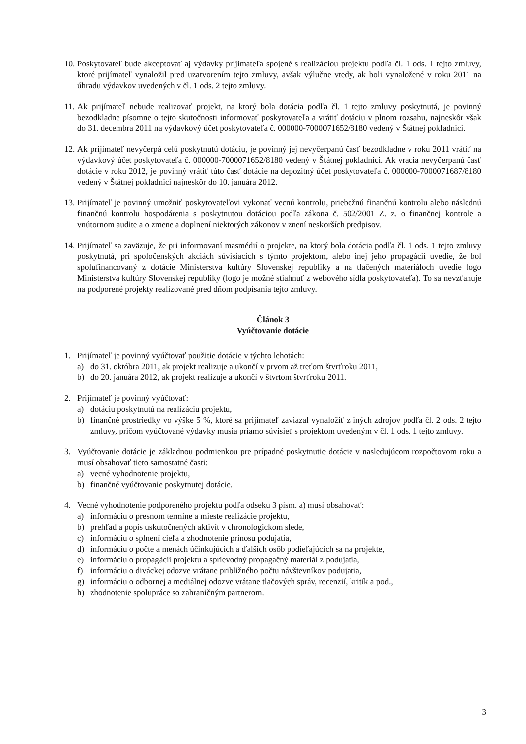10.
Poskytovateľ bude akceptovať aj výdavky prijímateľa spojené s realizáciou projektu podľa čl. 1 ods. 1 tejto zmluvy, ktoré prijímateľ vynaložil pred uzatvorením tejto zmluvy, avšak výlučne vtedy, ak boli vynaložené v roku 2011 na úhradu výdavkov uvedených v čl. 1 ods. 2 tejto zmluvy.
11.
Ak prijímateľ nebude realizovať projekt, na ktorý bola dotácia podľa čl. 1 tejto zmluvy poskytnutá, je povinný bezodkladne písomne o tejto skutočnosti informovať poskytovateľa a vrátiť dotáciu v plnom rozsahu, najneskôr však do 31. decembra 2011 na výdavkový účet poskytovateľa č. 000000-7000071652/8180 vedený v Štátnej pokladnici.
12.
Ak prijímateľ nevyčerpá celú poskytnutú dotáciu, je povinný jej nevyčerpanú časť bezodkladne v roku 2011 vrátiť na výdavkový účet poskytovateľa č. 000000-7000071652/8180 vedený v Štátnej pokladnici. Ak vracia nevyčerpanú časť dotácie v roku 2012, je povinný vrátiť túto časť dotácie na depozitný účet poskytovateľa č. 000000-7000071687/8180 vedený v Štátnej pokladnici najneskôr do 10. januára 2012.
13.
Prijímateľ je povinný umožniť poskytovateľovi vykonať vecnú kontrolu, priebežnú finančnú kontrolu alebo následnú finančnú kontrolu hospodárenia s poskytnutou dotáciou podľa zákona č. 502/2001 Z. z. o finančnej kontrole a vnútornom audite a o zmene a doplnení niektorých zákonov v znení neskorších predpisov.
14.
Prijímateľ sa zaväzuje, že pri informovaní masmédií o projekte, na ktorý bola dotácia podľa čl. 1 ods. 1 tejto zmluvy poskytnutá, pri spoločenských akciách súvisiacich s týmto projektom, alebo inej jeho propagácií uvedie, že bol spolufinancovaný z dotácie Ministerstva kultúry Slovenskej republiky a na tlačených materiáloch uvedie logo Ministerstva kultúry Slovenskej republiky (logo je možné stiahnuť z webového sídla poskytovateľa). To sa nevzťahuje na podporené projekty realizované pred dňom podpísania tejto zmluvy.
Článok 3
Vyúčtovanie dotácie
1. Prijímateľ je povinný vyúčtovať použitie dotácie v týchto lehotách:
a) do 31. októbra 2011, ak projekt realizuje a ukončí v prvom až treťom štvrťroku 2011,
b) do 20. januára 2012, ak projekt realizuje a ukončí v štvrtom štvrťroku 2011.
2. Prijímateľ je povinný vyúčtovať:
a) dotáciu poskytnutú na realizáciu projektu,
b) finančné prostriedky vo výške 5 %, ktoré sa prijímateľ zaviazal vynaložiť z iných zdrojov podľa čl. 2 ods. 2 tejto zmluvy, pričom vyúčtované výdavky musia priamo súvisieť s projektom uvedeným v čl. 1 ods. 1 tejto zmluvy.
3. Vyúčtovanie dotácie je základnou podmienkou pre prípadné poskytnutie dotácie v nasledujúcom rozpočtovom roku a musí obsahovať tieto samostatné časti:
a) vecné vyhodnotenie projektu,
b) finančné vyúčtovanie poskytnutej dotácie.
4. Vecné vyhodnotenie podporeného projektu podľa odseku 3 písm. a) musí obsahovať:
a) informáciu o presnom termíne a mieste realizácie projektu,
b) prehľad a popis uskutočnených aktivít v chronologickom slede,
c) informáciu o splnení cieľa a zhodnotenie prínosu podujatia,
d) informáciu o počte a menách účinkujúcich a ďalších osôb podieľajúcich sa na projekte,
e) informáciu o propagácii projektu a sprievodný propagačný materiál z podujatia,
f) informáciu o diváckej odozve vrátane približného počtu návštevníkov podujatia,
g) informáciu o odbornej a mediálnej odozve vrátane tlačových správ, recenzií, kritík a pod.,
h) zhodnotenie spolupráce so zahraničným partnerom.
3